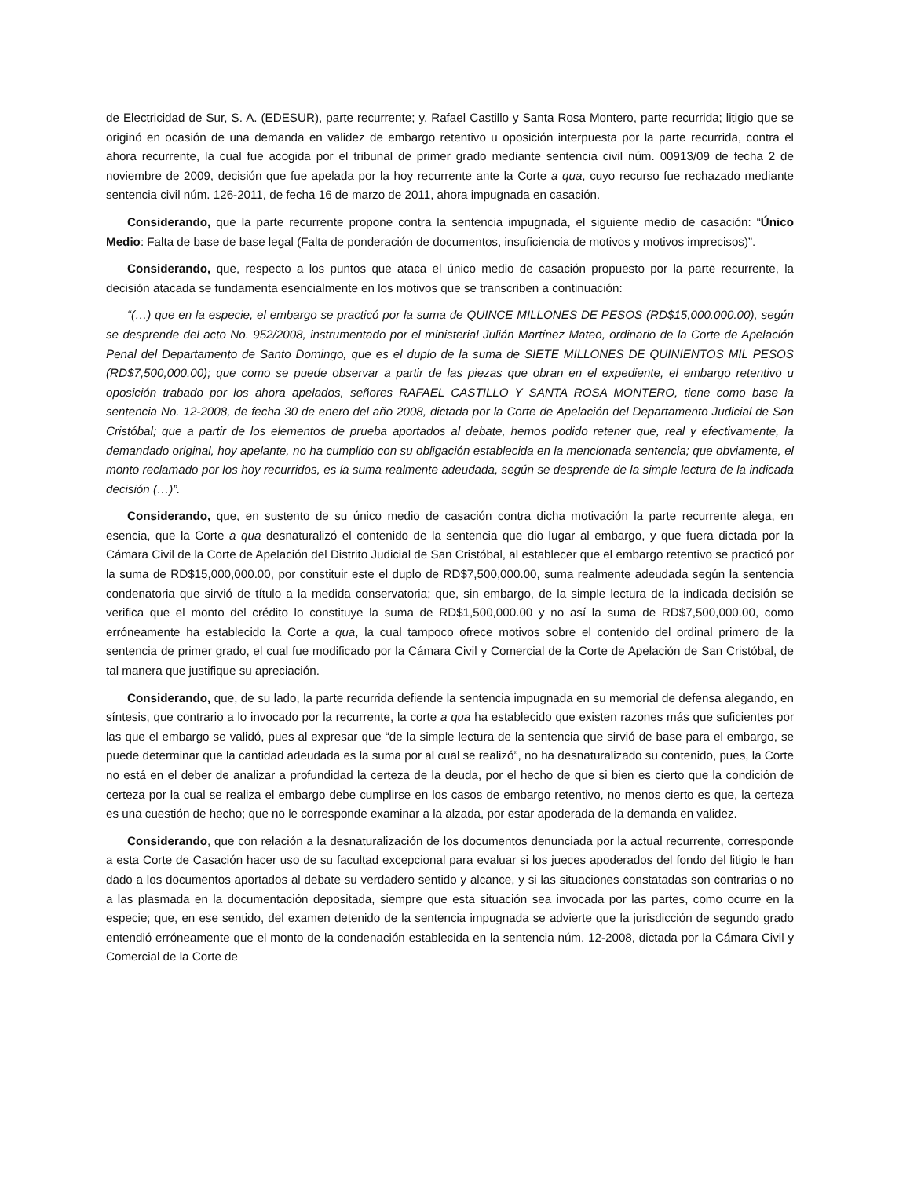de Electricidad de Sur, S. A. (EDESUR), parte recurrente; y, Rafael Castillo y Santa Rosa Montero, parte recurrida; litigio que se originó en ocasión de una demanda en validez de embargo retentivo u oposición interpuesta por la parte recurrida, contra el ahora recurrente, la cual fue acogida por el tribunal de primer grado mediante sentencia civil núm. 00913/09 de fecha 2 de noviembre de 2009, decisión que fue apelada por la hoy recurrente ante la Corte a qua, cuyo recurso fue rechazado mediante sentencia civil núm. 126-2011, de fecha 16 de marzo de 2011, ahora impugnada en casación.
Considerando, que la parte recurrente propone contra la sentencia impugnada, el siguiente medio de casación: “Único Medio: Falta de base de base legal (Falta de ponderación de documentos, insuficiencia de motivos y motivos imprecisos)”.
Considerando, que, respecto a los puntos que ataca el único medio de casación propuesto por la parte recurrente, la decisión atacada se fundamenta esencialmente en los motivos que se transcriben a continuación:
“(…) que en la especie, el embargo se practicó por la suma de QUINCE MILLONES DE PESOS (RD$15,000.000.00), según se desprende del acto No. 952/2008, instrumentado por el ministerial Julián Martínez Mateo, ordinario de la Corte de Apelación Penal del Departamento de Santo Domingo, que es el duplo de la suma de SIETE MILLONES DE QUINIENTOS MIL PESOS (RD$7,500,000.00); que como se puede observar a partir de las piezas que obran en el expediente, el embargo retentivo u oposición trabado por los ahora apelados, señores RAFAEL CASTILLO Y SANTA ROSA MONTERO, tiene como base la sentencia No. 12-2008, de fecha 30 de enero del año 2008, dictada por la Corte de Apelación del Departamento Judicial de San Cristóbal; que a partir de los elementos de prueba aportados al debate, hemos podido retener que, real y efectivamente, la demandado original, hoy apelante, no ha cumplido con su obligación establecida en la mencionada sentencia; que obviamente, el monto reclamado por los hoy recurridos, es la suma realmente adeudada, según se desprende de la simple lectura de la indicada decisión (…)”.
Considerando, que, en sustento de su único medio de casación contra dicha motivación la parte recurrente alega, en esencia, que la Corte a qua desnaturalizó el contenido de la sentencia que dio lugar al embargo, y que fuera dictada por la Cámara Civil de la Corte de Apelación del Distrito Judicial de San Cristóbal, al establecer que el embargo retentivo se practicó por la suma de RD$15,000,000.00, por constituir este el duplo de RD$7,500,000.00, suma realmente adeudada según la sentencia condenatoria que sirvió de título a la medida conservatoria; que, sin embargo, de la simple lectura de la indicada decisión se verifica que el monto del crédito lo constituye la suma de RD$1,500,000.00 y no así la suma de RD$7,500,000.00, como erróneamente ha establecido la Corte a qua, la cual tampoco ofrece motivos sobre el contenido del ordinal primero de la sentencia de primer grado, el cual fue modificado por la Cámara Civil y Comercial de la Corte de Apelación de San Cristóbal, de tal manera que justifique su apreciación.
Considerando, que, de su lado, la parte recurrida defiende la sentencia impugnada en su memorial de defensa alegando, en síntesis, que contrario a lo invocado por la recurrente, la corte a qua ha establecido que existen razones más que suficientes por las que el embargo se validó, pues al expresar que “de la simple lectura de la sentencia que sirvió de base para el embargo, se puede determinar que la cantidad adeudada es la suma por al cual se realizó”, no ha desnaturalizado su contenido, pues, la Corte no está en el deber de analizar a profundidad la certeza de la deuda, por el hecho de que si bien es cierto que la condición de certeza por la cual se realiza el embargo debe cumplirse en los casos de embargo retentivo, no menos cierto es que, la certeza es una cuestión de hecho; que no le corresponde examinar a la alzada, por estar apoderada de la demanda en validez.
Considerando, que con relación a la desnaturalización de los documentos denunciada por la actual recurrente, corresponde a esta Corte de Casación hacer uso de su facultad excepcional para evaluar si los jueces apoderados del fondo del litigio le han dado a los documentos aportados al debate su verdadero sentido y alcance, y si las situaciones constatadas son contrarias o no a las plasmada en la documentación depositada, siempre que esta situación sea invocada por las partes, como ocurre en la especie; que, en ese sentido, del examen detenido de la sentencia impugnada se advierte que la jurisdicción de segundo grado entendió erróneamente que el monto de la condenación establecida en la sentencia núm. 12-2008, dictada por la Cámara Civil y Comercial de la Corte de